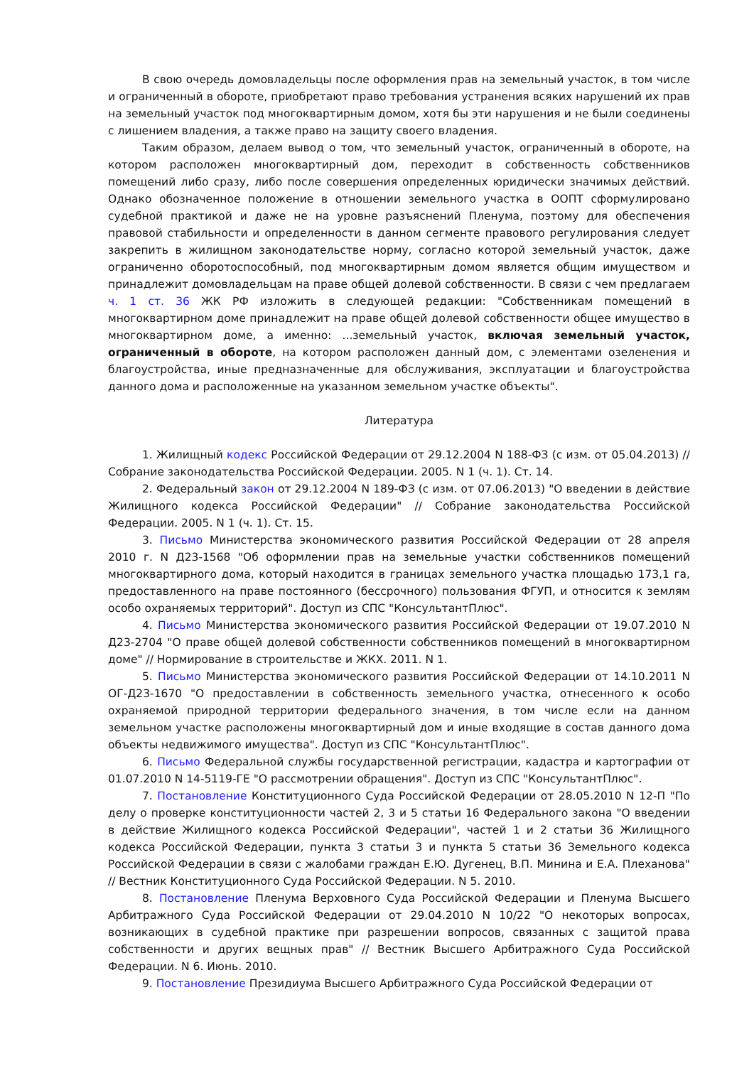В свою очередь домовладельцы после оформления прав на земельный участок, в том числе и ограниченный в обороте, приобретают право требования устранения всяких нарушений их прав на земельный участок под многоквартирным домом, хотя бы эти нарушения и не были соединены с лишением владения, а также право на защиту своего владения.
Таким образом, делаем вывод о том, что земельный участок, ограниченный в обороте, на котором расположен многоквартирный дом, переходит в собственность собственников помещений либо сразу, либо после совершения определенных юридически значимых действий. Однако обозначенное положение в отношении земельного участка в ООПТ сформулировано судебной практикой и даже не на уровне разъяснений Пленума, поэтому для обеспечения правовой стабильности и определенности в данном сегменте правового регулирования следует закрепить в жилищном законодательстве норму, согласно которой земельный участок, даже ограниченно оборотоспособный, под многоквартирным домом является общим имуществом и принадлежит домовладельцам на праве общей долевой собственности. В связи с чем предлагаем ч. 1 ст. 36 ЖК РФ изложить в следующей редакции: "Собственникам помещений в многоквартирном доме принадлежит на праве общей долевой собственности общее имущество в многоквартирном доме, а именно: ...земельный участок, включая земельный участок, ограниченный в обороте, на котором расположен данный дом, с элементами озеленения и благоустройства, иные предназначенные для обслуживания, эксплуатации и благоустройства данного дома и расположенные на указанном земельном участке объекты".
Литература
1. Жилищный кодекс Российской Федерации от 29.12.2004 N 188-ФЗ (с изм. от 05.04.2013) // Собрание законодательства Российской Федерации. 2005. N 1 (ч. 1). Ст. 14.
2. Федеральный закон от 29.12.2004 N 189-ФЗ (с изм. от 07.06.2013) "О введении в действие Жилищного кодекса Российской Федерации" // Собрание законодательства Российской Федерации. 2005. N 1 (ч. 1). Ст. 15.
3. Письмо Министерства экономического развития Российской Федерации от 28 апреля 2010 г. N Д23-1568 "Об оформлении прав на земельные участки собственников помещений многоквартирного дома, который находится в границах земельного участка площадью 173,1 га, предоставленного на праве постоянного (бессрочного) пользования ФГУП, и относится к землям особо охраняемых территорий". Доступ из СПС "КонсультантПлюс".
4. Письмо Министерства экономического развития Российской Федерации от 19.07.2010 N Д23-2704 "О праве общей долевой собственности собственников помещений в многоквартирном доме" // Нормирование в строительстве и ЖКХ. 2011. N 1.
5. Письмо Министерства экономического развития Российской Федерации от 14.10.2011 N ОГ-Д23-1670 "О предоставлении в собственность земельного участка, отнесенного к особо охраняемой природной территории федерального значения, в том числе если на данном земельном участке расположены многоквартирный дом и иные входящие в состав данного дома объекты недвижимого имущества". Доступ из СПС "КонсультантПлюс".
6. Письмо Федеральной службы государственной регистрации, кадастра и картографии от 01.07.2010 N 14-5119-ГЕ "О рассмотрении обращения". Доступ из СПС "КонсультантПлюс".
7. Постановление Конституционного Суда Российской Федерации от 28.05.2010 N 12-П "По делу о проверке конституционности частей 2, 3 и 5 статьи 16 Федерального закона "О введении в действие Жилищного кодекса Российской Федерации", частей 1 и 2 статьи 36 Жилищного кодекса Российской Федерации, пункта 3 статьи 3 и пункта 5 статьи 36 Земельного кодекса Российской Федерации в связи с жалобами граждан Е.Ю. Дугенец, В.П. Минина и Е.А. Плеханова" // Вестник Конституционного Суда Российской Федерации. N 5. 2010.
8. Постановление Пленума Верховного Суда Российской Федерации и Пленума Высшего Арбитражного Суда Российской Федерации от 29.04.2010 N 10/22 "О некоторых вопросах, возникающих в судебной практике при разрешении вопросов, связанных с защитой права собственности и других вещных прав" // Вестник Высшего Арбитражного Суда Российской Федерации. N 6. Июнь. 2010.
9. Постановление Президиума Высшего Арбитражного Суда Российской Федерации от